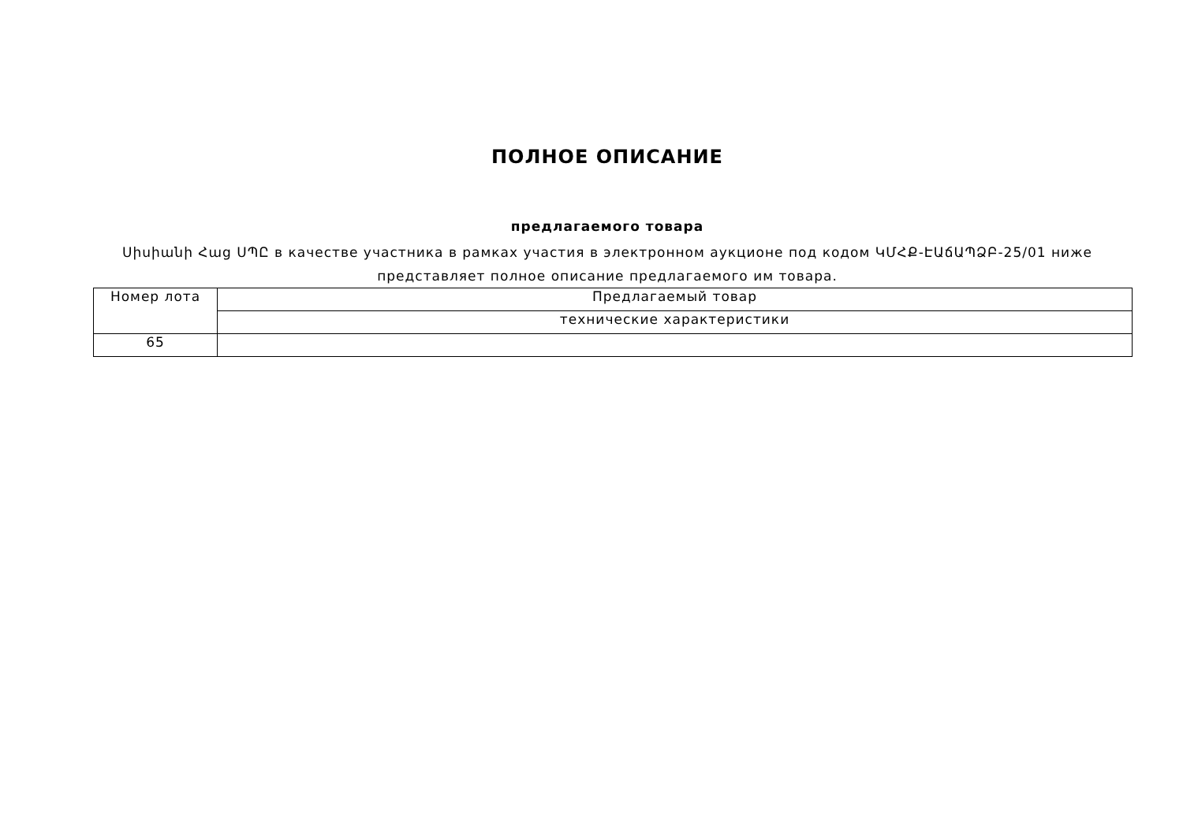ПОЛНОЕ ОПИСАНИЕ
предлагаемого товара
Սիսիանի Հաց ՍՊԸ в качестве участника в рамках участия в электронном аукционе под кодом ԿՄՀՔ-ԷԱճԱՊՁԲ-25/01 ниже представляет полное описание предлагаемого им товара.
| Номер лота | Предлагаемый товар |
| | технические характеристики |
| 65 | |